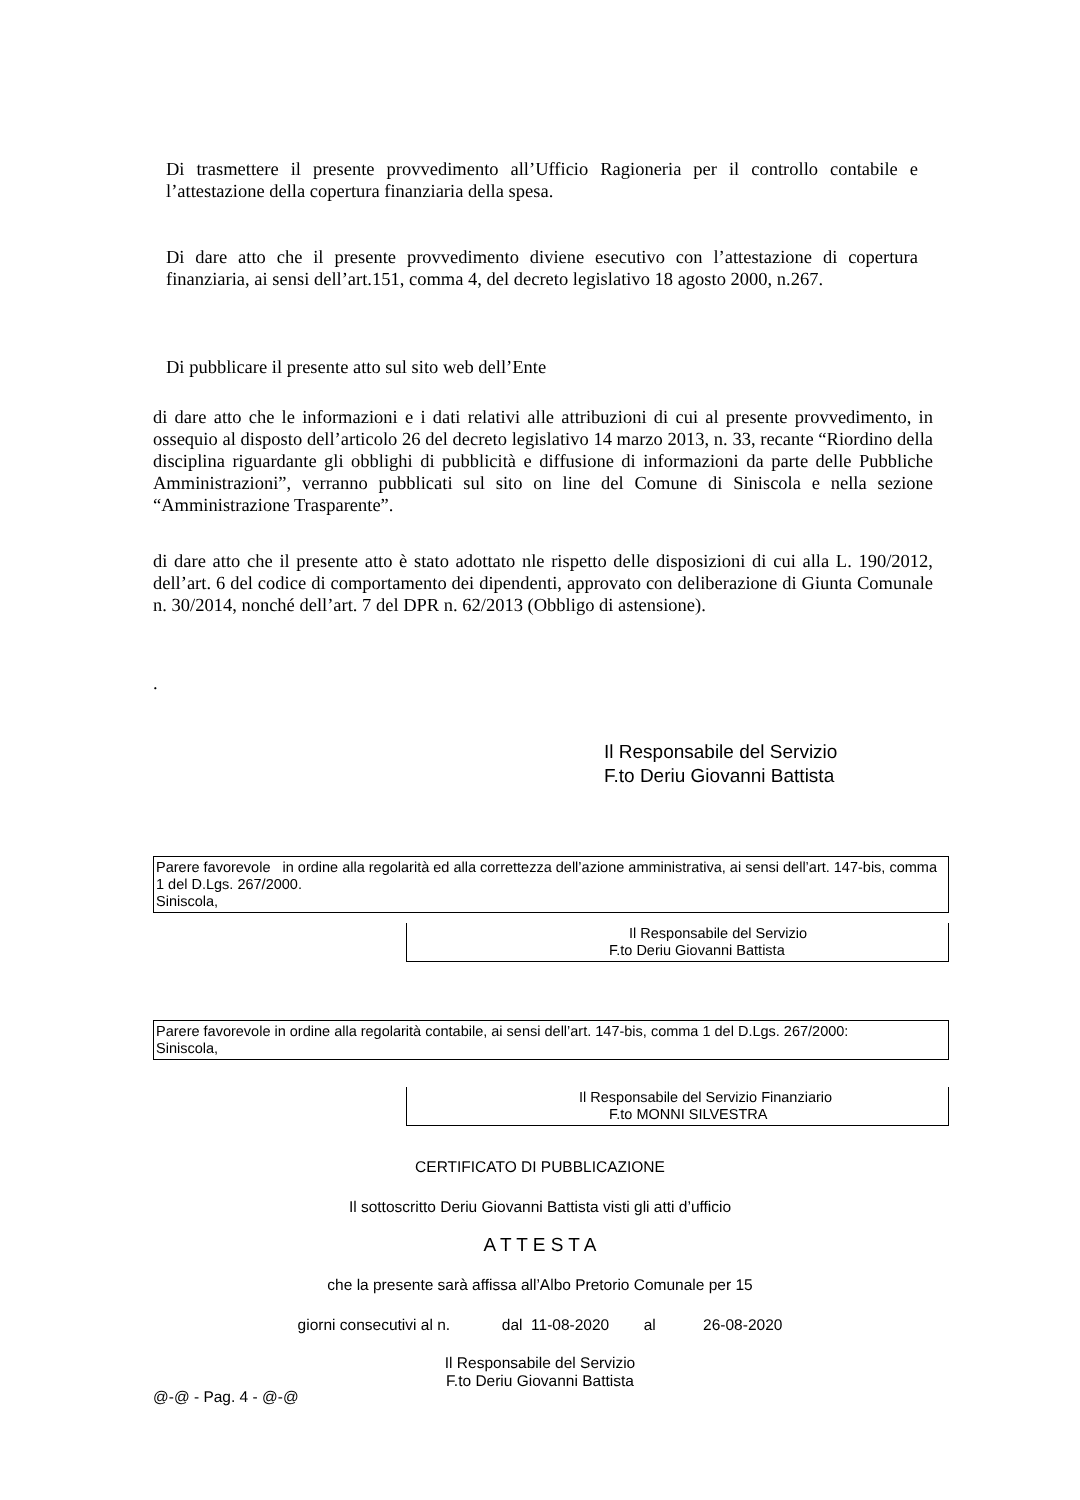Di trasmettere il presente provvedimento all’Ufficio Ragioneria per il controllo contabile e l’attestazione della copertura finanziaria della spesa.
Di dare atto che il presente provvedimento diviene esecutivo con l’attestazione di copertura finanziaria, ai sensi dell’art.151, comma 4, del decreto legislativo 18 agosto 2000, n.267.
Di pubblicare il presente atto sul sito web dell’Ente
di dare atto che le informazioni e i dati relativi alle attribuzioni di cui al presente provvedimento, in ossequio al disposto dell’articolo 26 del decreto legislativo 14 marzo 2013, n. 33, recante “Riordino della disciplina riguardante gli obblighi di pubblicità e diffusione di informazioni da parte delle Pubbliche Amministrazioni”, verranno pubblicati sul sito on line del Comune di Siniscola e nella sezione “Amministrazione Trasparente”.
di dare atto che il presente atto è stato adottato nle rispetto delle disposizioni di cui alla L. 190/2012, dell’art. 6 del codice di comportamento dei dipendenti, approvato con deliberazione di Giunta Comunale n. 30/2014, nonché dell’art. 7 del DPR n. 62/2013 (Obbligo di astensione).
.
Il Responsabile del Servizio
F.to Deriu Giovanni Battista
Parere favorevole in ordine alla regolarità ed alla correttezza dell’azione amministrativa, ai sensi dell’art. 147-bis, comma 1 del D.Lgs. 267/2000.
Siniscola,
Il Responsabile del Servizio
F.to Deriu Giovanni Battista
Parere favorevole in ordine alla regolarità contabile, ai sensi dell’art. 147-bis, comma 1 del D.Lgs. 267/2000:
Siniscola,
Il Responsabile del Servizio Finanziario
F.to MONNI SILVESTRA
CERTIFICATO DI PUBBLICAZIONE
Il sottoscritto Deriu Giovanni Battista visti gli atti d’ufficio
A T T E S T A
che la presente sarà affissa all’Albo Pretorio Comunale per 15
giorni consecutivi al n. dal 11-08-2020 al 26-08-2020
Il Responsabile del Servizio
F.to Deriu Giovanni Battista
@-@ - Pag. 4 - @-@